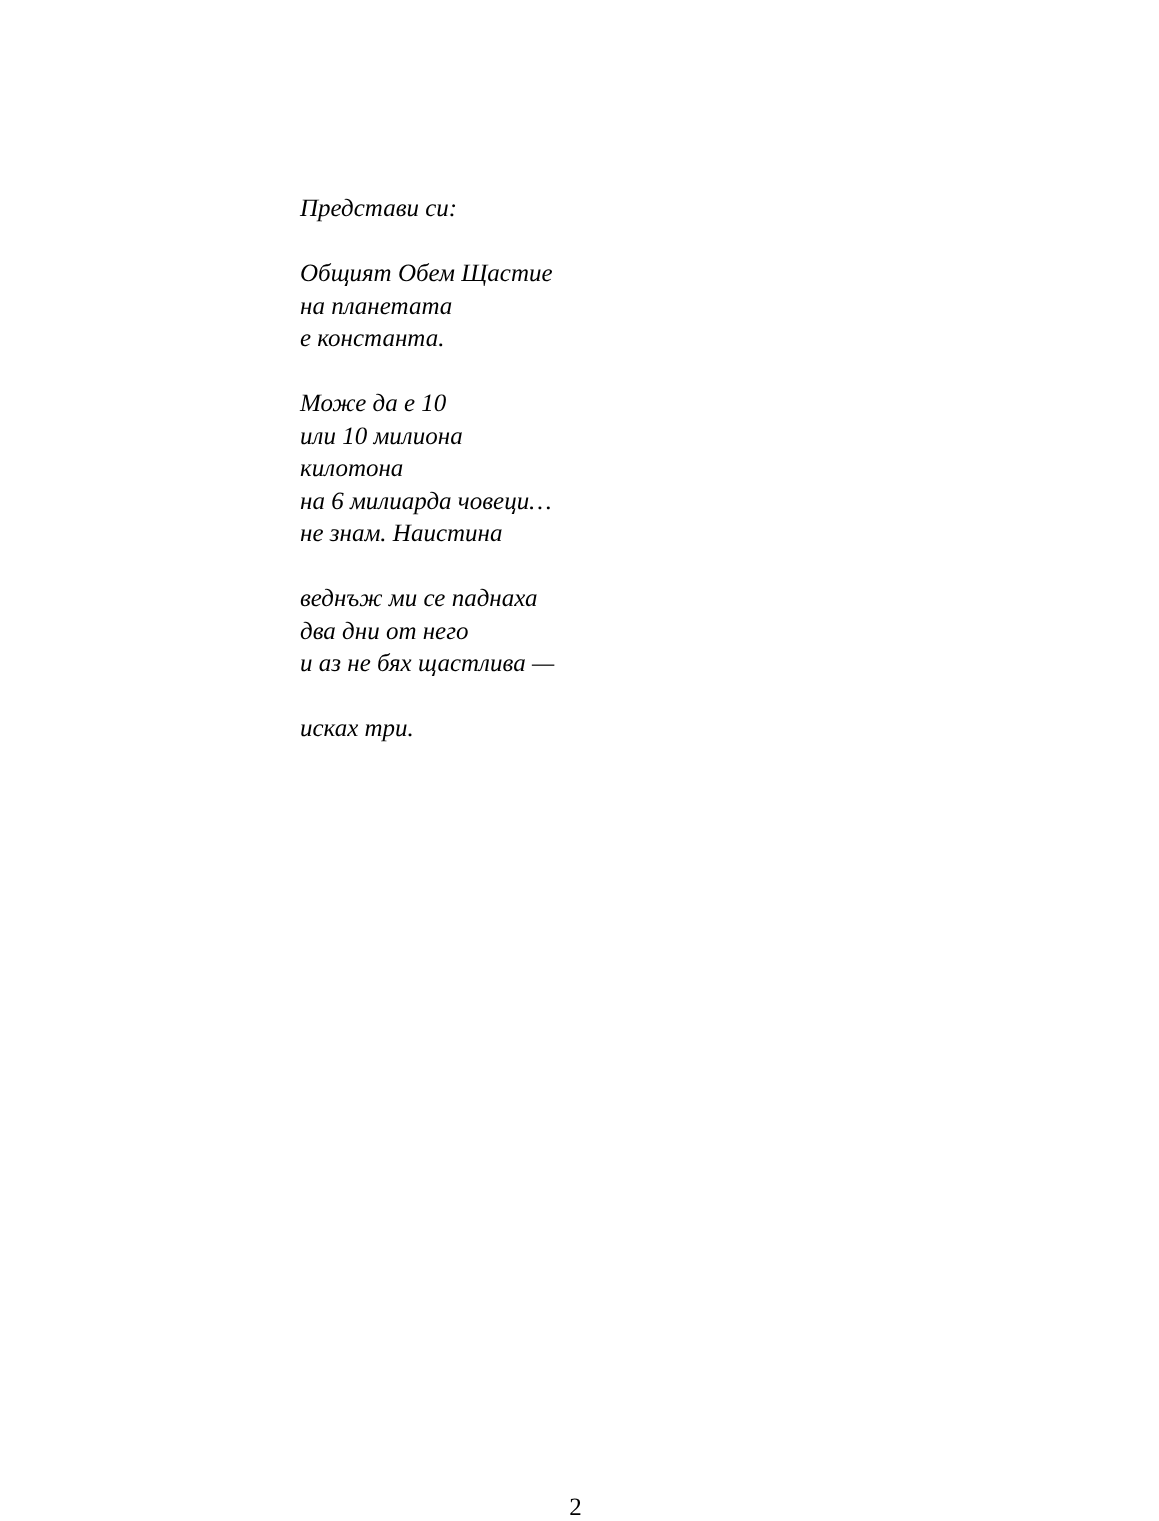Представи си:
Общият Обем Щастие
на планетата
е константа.
Може да е 10
или 10 милиона
килотона
на 6 милиарда човеци…
не знам. Наистина
веднъж ми се паднаха
два дни от него
и аз не бях щастлива —
исках три.
2